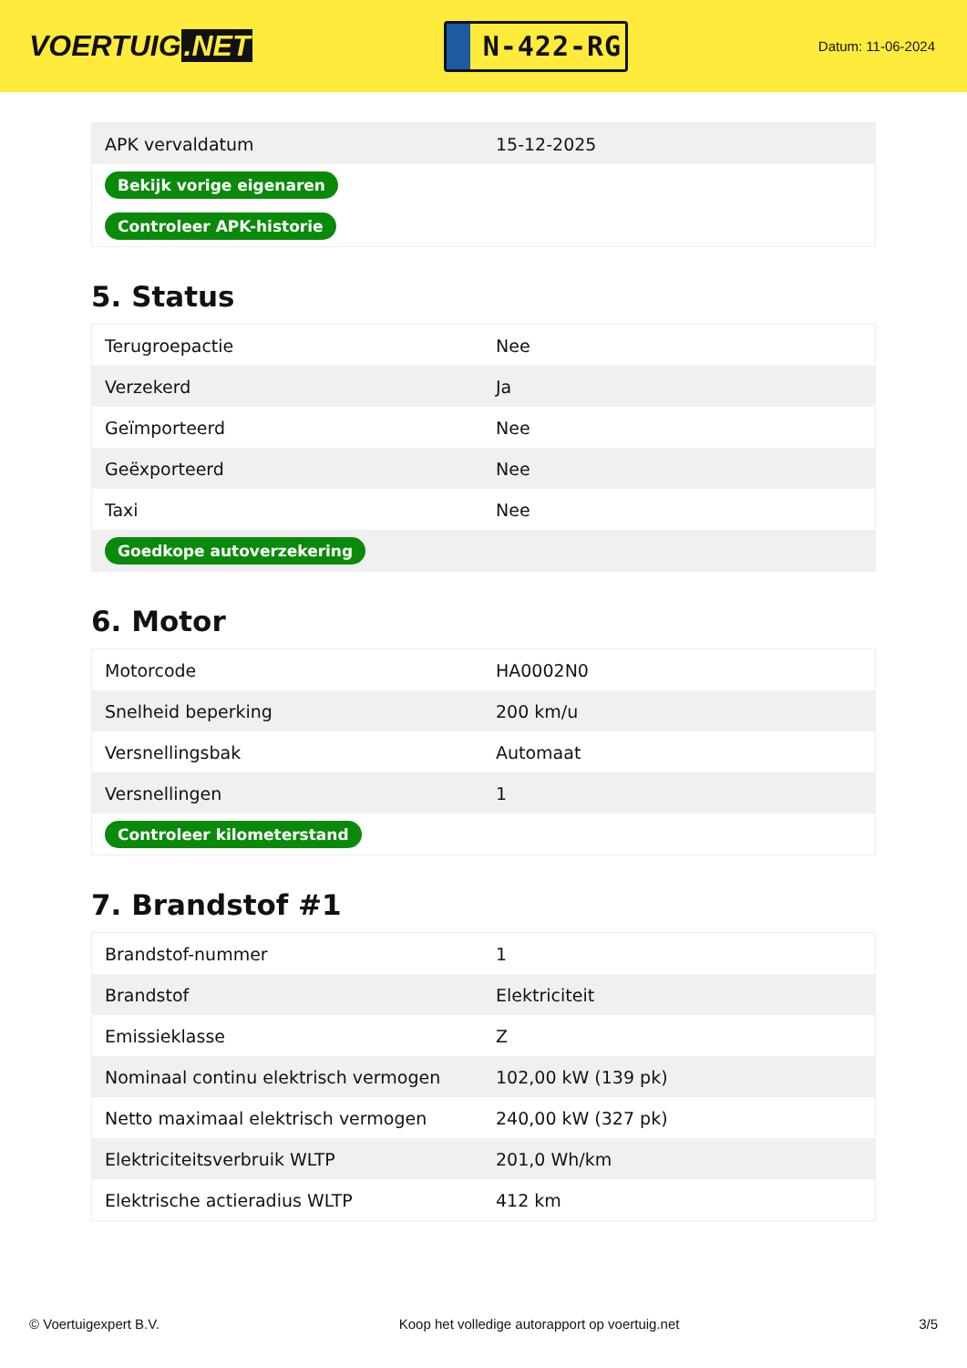VOERTUIG.NET
N-422-RG
Datum: 11-06-2024
| APK vervaldatum | 15-12-2025 |
| Bekijk vorige eigenaren | |
| Controleer APK-historie | |
5. Status
| Terugroepactie | Nee |
| Verzekerd | Ja |
| Geïmporteerd | Nee |
| Geëxporteerd | Nee |
| Taxi | Nee |
| Goedkope autoverzekering | |
6. Motor
| Motorcode | HA0002N0 |
| Snelheid beperking | 200 km/u |
| Versnellingsbak | Automaat |
| Versnellingen | 1 |
| Controleer kilometerstand | |
7. Brandstof #1
| Brandstof-nummer | 1 |
| Brandstof | Elektriciteit |
| Emissieklasse | Z |
| Nominaal continu elektrisch vermogen | 102,00 kW (139 pk) |
| Netto maximaal elektrisch vermogen | 240,00 kW (327 pk) |
| Elektriciteitsverbruik WLTP | 201,0 Wh/km |
| Elektrische actieradius WLTP | 412 km |
© Voertuigexpert B.V. Koop het volledige autorapport op voertuig.net 3/5